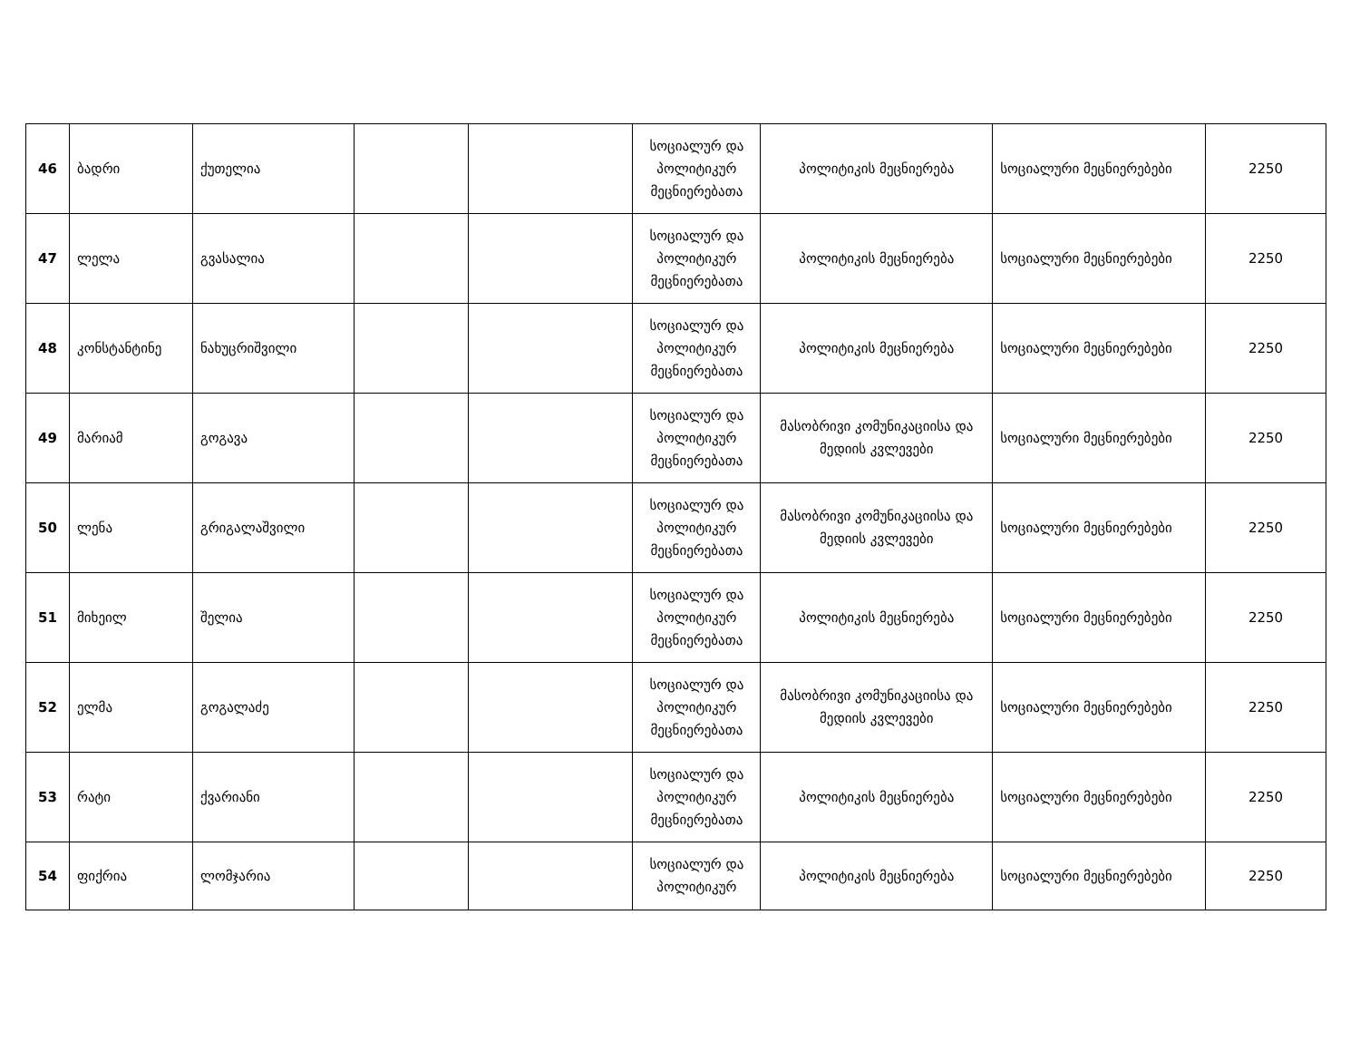| 46 | ბადრი | ქუთელია | | | სოციალურ და პოლიტიკურ მეცნიერებათა | პოლიტიკის მეცნიერება | სოციალური მეცნიერებები | 2250 |
| 47 | ლელა | გვასალია | | | სოციალურ და პოლიტიკურ მეცნიერებათა | პოლიტიკის მეცნიერება | სოციალური მეცნიერებები | 2250 |
| 48 | კონსტანტინე | ნახუცრიშვილი | | | სოციალურ და პოლიტიკურ მეცნიერებათა | პოლიტიკის მეცნიერება | სოციალური მეცნიერებები | 2250 |
| 49 | მარიამ | გოგავა | | | სოციალურ და პოლიტიკურ მეცნიერებათა | მასობრივი კომუნიკაციისა და მედიის კვლევები | სოციალური მეცნიერებები | 2250 |
| 50 | ლენა | გრიგალაშვილი | | | სოციალურ და პოლიტიკურ მეცნიერებათა | მასობრივი კომუნიკაციისა და მედიის კვლევები | სოციალური მეცნიერებები | 2250 |
| 51 | მიხეილ | შელია | | | სოციალურ და პოლიტიკურ მეცნიერებათა | პოლიტიკის მეცნიერება | სოციალური მეცნიერებები | 2250 |
| 52 | ელმა | გოგალაძე | | | სოციალურ და პოლიტიკურ მეცნიერებათა | მასობრივი კომუნიკაციისა და მედიის კვლევები | სოციალური მეცნიერებები | 2250 |
| 53 | რატი | ქვარიანი | | | სოციალურ და პოლიტიკურ მეცნიერებათა | პოლიტიკის მეცნიერება | სოციალური მეცნიერებები | 2250 |
| 54 | ფიქრია | ლომჯარია | | | სოციალურ და პოლიტიკურ | პოლიტიკის მეცნიერება | სოციალური მეცნიერებები | 2250 |